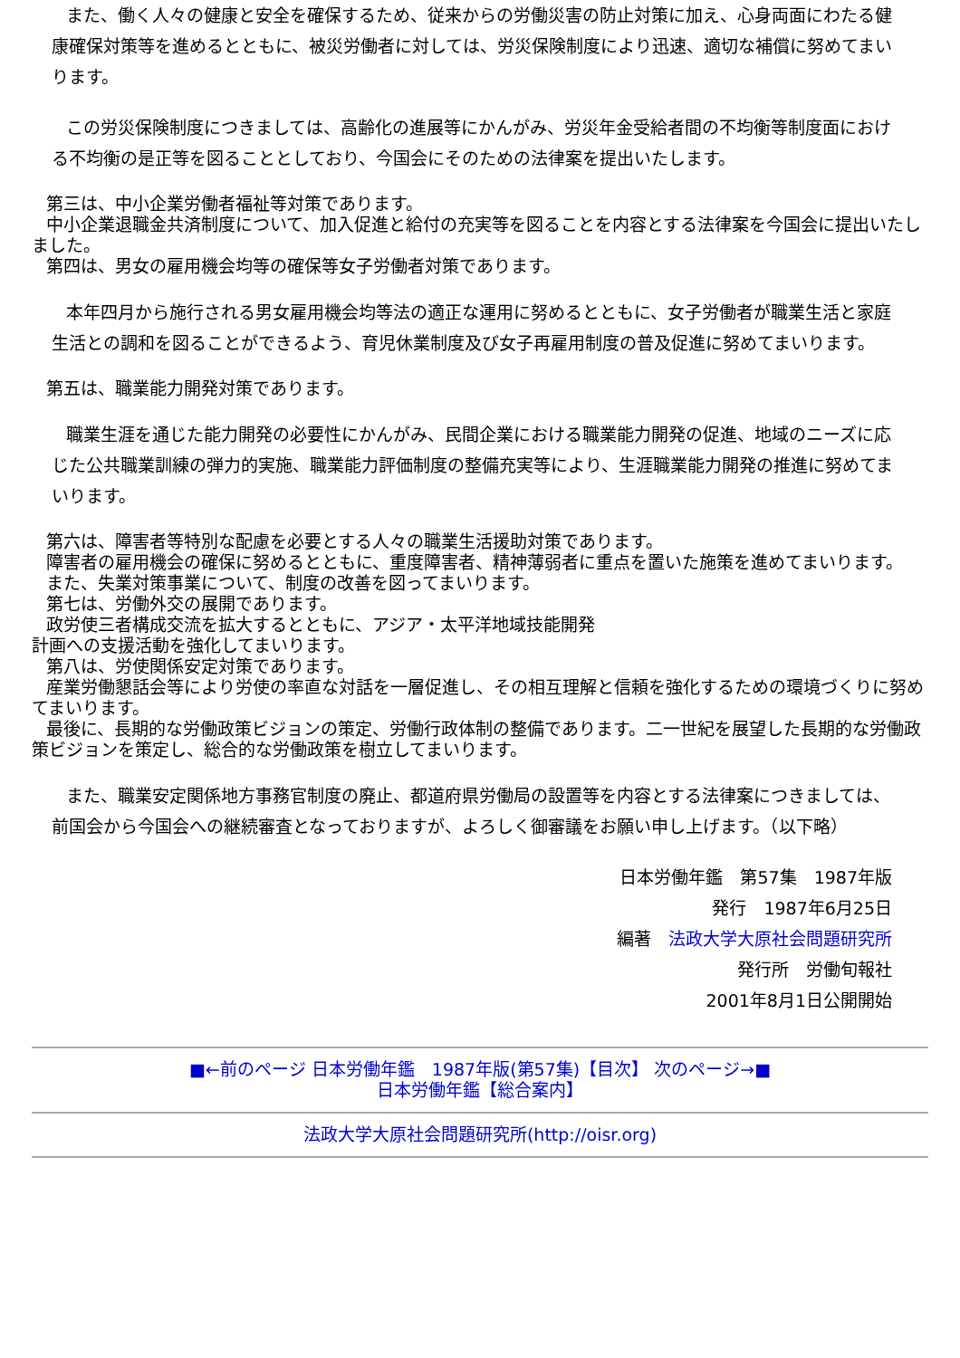また、働く人々の健康と安全を確保するため、従来からの労働災害の防止対策に加え、心身両面にわたる健康確保対策等を進めるとともに、被災労働者に対しては、労災保険制度により迅速、適切な補償に努めてまいります。
この労災保険制度につきましては、高齢化の進展等にかんがみ、労災年金受給者間の不均衡等制度面における不均衡の是正等を図ることとしており、今国会にそのための法律案を提出いたします。
第三は、中小企業労働者福祉等対策であります。
中小企業退職金共済制度について、加入促進と給付の充実等を図ることを内容とする法律案を今国会に提出いたしました。
第四は、男女の雇用機会均等の確保等女子労働者対策であります。
本年四月から施行される男女雇用機会均等法の適正な運用に努めるとともに、女子労働者が職業生活と家庭生活との調和を図ることができるよう、育児休業制度及び女子再雇用制度の普及促進に努めてまいります。
第五は、職業能力開発対策であります。
職業生涯を通じた能力開発の必要性にかんがみ、民間企業における職業能力開発の促進、地域のニーズに応じた公共職業訓練の弾力的実施、職業能力評価制度の整備充実等により、生涯職業能力開発の推進に努めてまいります。
第六は、障害者等特別な配慮を必要とする人々の職業生活援助対策であります。
障害者の雇用機会の確保に努めるとともに、重度障害者、精神薄弱者に重点を置いた施策を進めてまいります。
また、失業対策事業について、制度の改善を図ってまいります。
第七は、労働外交の展開であります。
政労使三者構成交流を拡大するとともに、アジア・太平洋地域技能開発
計画への支援活動を強化してまいります。
第八は、労使関係安定対策であります。
産業労働懇話会等により労使の率直な対話を一層促進し、その相互理解と信頼を強化するための環境づくりに努めてまいります。
最後に、長期的な労働政策ビジョンの策定、労働行政体制の整備であります。二一世紀を展望した長期的な労働政策ビジョンを策定し、総合的な労働政策を樹立してまいります。
また、職業安定関係地方事務官制度の廃止、都道府県労働局の設置等を内容とする法律案につきましては、前国会から今国会への継続審査となっておりますが、よろしく御審議をお願い申し上げます。（以下略）
日本労働年鑑　第57集　1987年版
発行　1987年6月25日
編著　法政大学大原社会問題研究所
発行所　労働旬報社
2001年8月1日公開開始
■←前のページ 日本労働年鑑　1987年版(第57集)【目次】 次のページ→■
日本労働年鑑【総合案内】
法政大学大原社会問題研究所(http://oisr.org)